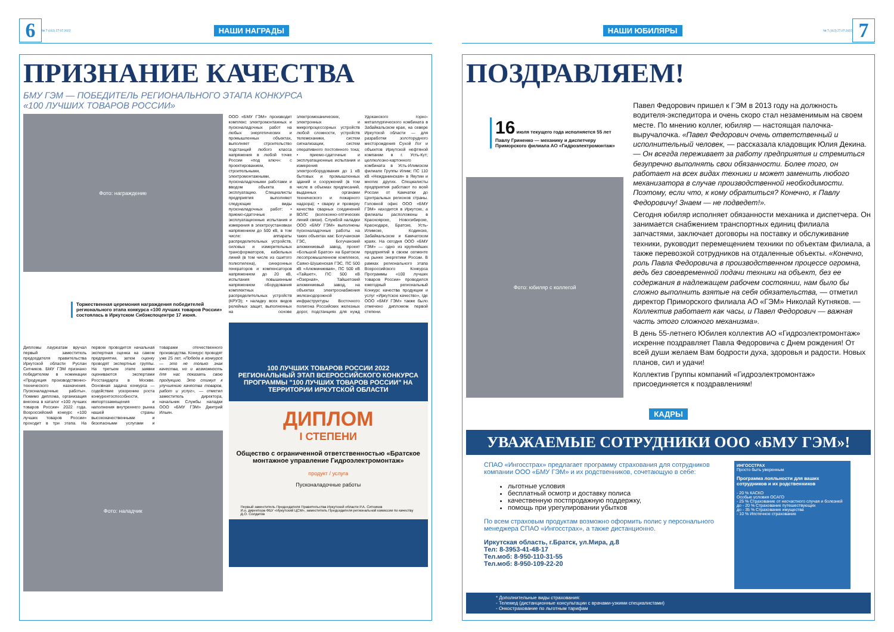6
№ 7 (112) 27.07.2022
НАШИ НАГРАДЫ
ПРИЗНАНИЕ КАЧЕСТВА
БМУ ГЭМ — ПОБЕДИТЕЛЬ РЕГИОНАЛЬНОГО ЭТАПА КОНКУРСА
«100 ЛУЧШИХ ТОВАРОВ РОССИИ»
Фото: награждение
Торжественная церемония награждения победителей регионального этапа конкурса «100 лучших товаров России» состоялась в Иркутском Сибэкспоцентре 17 июня.
Дипломы лауреатам вручал первый заместитель председателя правительства Иркутской области Руслан Ситников. БМУ ГЭМ признано победителем в номинации «Продукция производственно-технического назначения. Пусконаладочные работы». Помимо диплома, организация внесена в каталог «100 лучших товаров России» 2022 года. Всероссийский конкурс «100 лучших товаров России» проходит в три этапа. На первом проводится начальная экспертная оценка на самом предприятии, затем оценку проводят экспертные группы. На третьем этапе заявки оцениваются экспертами Росстандарта в Москве. Основная задача конкурса — содействие ускорению роста конкурентоспособности, импортозамещения и наполнения внутреннего рынка нашей страны высококачественными и безопасными услугами и товарами отечественного производства. Конкурс проводят уже 25 лет. «Победа в конкурсе — это не только знак качества, но и возможность для нас показать свою продукцию. Это стимул к улучшению качества товаров, работ и услуг», — отметил заместитель директора, начальник Службы наладки ООО «БМУ ГЭМ» Дмитрий Ильин.
Фото: наладчик
ООО «БМУ ГЭМ» производит комплекс электромонтажных и пусконаладочных работ на любых энергетических и промышленных объектах, выполняет строительство подстанций любого класса напряжения в любой точке России «под ключ»: с проектированием, строительными, электромонтажными, пусконаладочными работами и вводом объекта в эксплуатацию. Специалисты предприятия выполняют следующие виды пусконаладочных работ: • приемо-сдаточные и эксплуатационные испытания и измерения в электроустановках напряжением до 500 кВ, в том числе: аппараты распределительных устройств, силовых и измерительных трансформаторов, кабельных линий (в том числе из сшитого полиэтилена), синхронных генераторов и компенсаторов напряжением до 20 кВ, испытания повышенным напряжением оборудования комплектных распределительных устройств (КРУЭ); • наладку всех видов релейных защит, выполненных на основе электромеханических, электронных и микропроцессорных устройств любой сложности, устройств телемеханики, систем сигнализации, систем оперативного постоянного тока; • приемо-сдаточные и эксплуатационные испытания и измерения электрооборудования до 1 кВ бытовых и промышленных зданий и сооружений (в том числе в объемах предписаний, выданных органами технического и пожарного надзора); • сварку и проверку качества сварных соединений ВОЛС (волоконно-оптических линий связи). Службой наладки ООО «БМУ ГЭМ» выполнены пусконаладочные работы на таких объектах как: Богучанская ГЭС, Богучанский алюминиевый завод, проект «Большой Братск» на Братском лесопромышленном комплексе, Саяно-Шушенская ГЭС, ПС 500 кВ «Алюминиевая», ПС 500 кВ «Тайшет», ПС 500 кВ «Озерная», Тайшетский алюминиевый завод, на объектах электроснабжения железнодорожной инфраструктуры Восточного полигона Российских железных дорог, подстанциях для нужд Удоканского горно-металлургического комбината в Забайкальском крае, на севере Иркутской области — для разработки золоторудного месторождения Сухой Лог и объектов Иркутской нефтяной компании в г. Усть-Кут; целлюлозно-картонного комбината в Усть-Илимском филиале Группы Илим; ПС 110 кВ «Нежданинская» в Якутии и многих других. Специалисты предприятия работают по всей России от Камчатки до Центральных регионов страны. Головной офис ООО «БМУ ГЭМ» находится в Иркутске, а филиалы расположены в Красноярске, Новосибирске, Краснодаре, Братске, Усть-Илимске, Кодинске, Забайкальском и Камчатском краях. На сегодня ООО «БМУ ГЭМ» — одно из крупнейших предприятий в своем сегменте на рынке энергетики России. В рамках регионального этапа Всероссийского Конкурса Программы «100 лучших товаров России» проводился ежегодный региональный Конкурс качества продукции и услуг «Иркутское качество», где ООО «БМУ ГЭМ» также было отмечено дипломом первой степени.
100 ЛУЧШИХ ТОВАРОВ РОССИИ 2022
РЕГИОНАЛЬНЫЙ ЭТАП ВСЕРОССИЙСКОГО КОНКУРСА ПРОГРАММЫ "100 ЛУЧШИХ ТОВАРОВ РОССИИ" НА ТЕРРИТОРИИ ИРКУТСКОЙ ОБЛАСТИ
ДИПЛОМ
I СТЕПЕНИ
Общество с ограниченной ответственностью «Братское монтажное управление Гидроэлектромонтаж»
продукт / услуга
Пусконаладочные работы
Первый заместитель Председателя Правительства Иркутской области Р.А. Ситников
И.о. директора ФБУ «Иркутский ЦСМ», заместитель Председателя региональной комиссии по качеству Д.О. Солдатов
НАШИ ЮБИЛЯРЫ
№ 7 (112) 27.07.2022
7
ПОЗДРАВЛЯЕМ!
16 июля текущего года исполняется 55 лет Павлу Гриненко — механику и диспетчеру Приморского филиала АО «Гидроэлектромонтаж»
Фото: юбиляр с коллегой
Павел Федорович пришел к ГЭМ в 2013 году на должность водителя-экспедитора и очень скоро стал незаменимым на своем месте. По мнению коллег, юбиляр — настоящая палочка-выручалочка. «Павел Федорович очень ответственный и исполнительный человек, — рассказала кладовщик Юлия Декина. — Он всегда переживает за работу предприятия и стремиться безупречно выполнять свои обязанности. Более того, он работает на всех видах техники и может заменить любого механизатора в случае производственной необходимости. Поэтому, если что, к кому обратиться? Конечно, к Павлу Федоровичу! Знаем — не подведет!».
Сегодня юбиляр исполняет обязанности механика и диспетчера. Он занимается снабжением транспортных единиц филиала запчастями, заключает договоры на поставку и обслуживание техники, руководит перемещением техники по объектам филиала, а также перевозкой сотрудников на отдаленные объекты. «Конечно, роль Павла Федоровича в производственном процессе огромна, ведь без своевременной подачи техники на объект, без ее содержания в надлежащем рабочем состоянии, нам было бы сложно выполнить взятые на себя обязательства, — отметил директор Приморского филиала АО «ГЭМ» Николай Кутняков. — Коллектив работает как часы, и Павел Федорович — важная часть этого сложного механизма».
В день 55-летнего Юбилея коллектив АО «Гидроэлектромонтаж» искренне поздравляет Павла Федоровича с Днем рождения! От всей души желаем Вам бодрости духа, здоровья и радости. Новых планов, сил и удачи!
Коллектив Группы компаний «Гидроэлектромонтаж» присоединяется к поздравлениям!
КАДРЫ
УВАЖАЕМЫЕ СОТРУДНИКИ ООО «БМУ ГЭМ»!
СПАО «Ингосстрах» предлагает программу страхования для сотрудников компании ООО «БМУ ГЭМ» и их родственников, сочетающую в себе:
льготные условия
бесплатный осмотр и доставку полиса
качественную постпродажную поддержку,
помощь при урегулировании убытков
По всем страховым продуктам возможно оформить полис у персонального менеджера СПАО «Ингосстрах», а также дистанционно.
Иркутская область, г.Братск, ул.Мира, д.8
Тел: 8-3953-41-48-17
Тел.моб: 8-950-110-31-55
Тел.моб: 8-950-109-22-20
ИНГОССТРАХ
Просто быть уверенным
Программа лояльности для ваших сотрудников и их родственников
- 20 % КАСКО
Особые условия ОСАГО
- 25 % Страхование от несчастного случая и болезней
до - 20 % Страхование путешествующих
до - 35 % Страхование имущества
- 10 % Ипотечное страхование
* Дополнительные виды страхования:
- Телемед (дистанционные консультации с врачами-узкими специалистами)
- Онкострахование по льготным тарифам